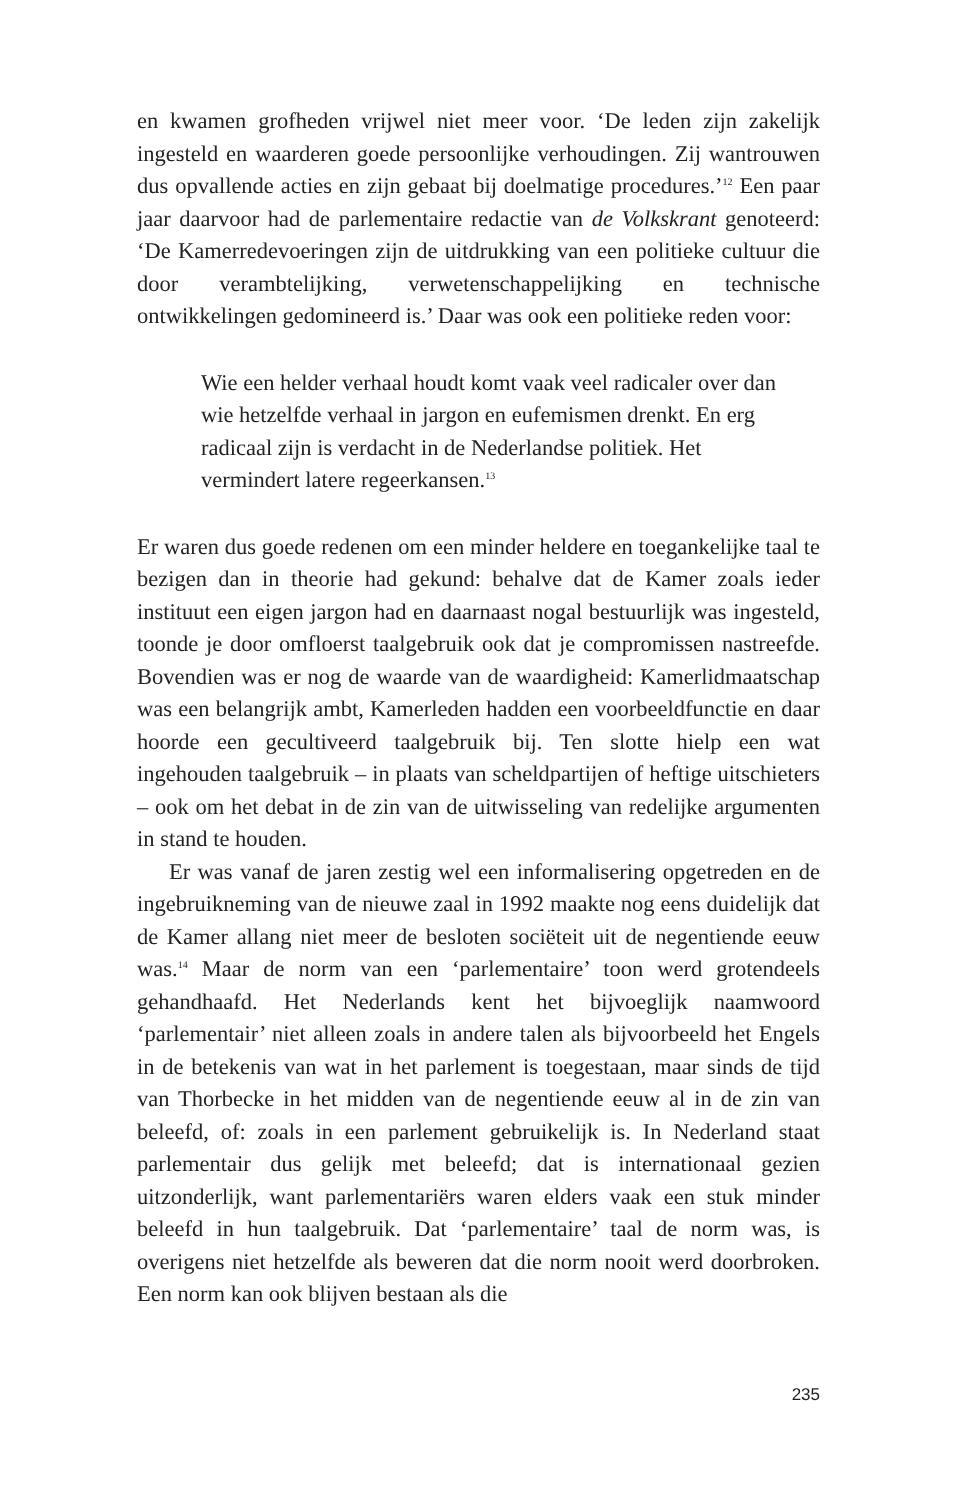en kwamen grofheden vrijwel niet meer voor. ‘De leden zijn zakelijk ingesteld en waarderen goede persoonlijke verhoudingen. Zij wantrouwen dus opvallende acties en zijn gebaat bij doelmatige procedures.’<sup>12</sup> Een paar jaar daarvoor had de parlementaire redactie van de Volkskrant genoteerd: ‘De Kamerredevoeringen zijn de uitdrukking van een politieke cultuur die door verambtelijking, verwetenschappelijking en technische ontwikkelingen gedomineerd is.’ Daar was ook een politieke reden voor:
Wie een helder verhaal houdt komt vaak veel radicaler over dan wie hetzelfde verhaal in jargon en eufemismen drenkt. En erg radicaal zijn is verdacht in de Nederlandse politiek. Het vermindert latere regeerkansen.<sup>13</sup>
Er waren dus goede redenen om een minder heldere en toegankelijke taal te bezigen dan in theorie had gekund: behalve dat de Kamer zoals ieder instituut een eigen jargon had en daarnaast nogal bestuurlijk was ingesteld, toonde je door omfloerst taalgebruik ook dat je compromissen nastreefde. Bovendien was er nog de waarde van de waardigheid: Kamerlidmaatschap was een belangrijk ambt, Kamerleden hadden een voorbeeldfunctie en daar hoorde een gecultiveerd taalgebruik bij. Ten slotte hielp een wat ingehouden taalgebruik – in plaats van scheldpartijen of heftige uitschieters – ook om het debat in de zin van de uitwisseling van redelijke argumenten in stand te houden.
Er was vanaf de jaren zestig wel een informalisering opgetreden en de ingebruikneming van de nieuwe zaal in 1992 maakte nog eens duidelijk dat de Kamer allang niet meer de besloten sociëteit uit de negentiende eeuw was.<sup>14</sup> Maar de norm van een ‘parlementaire’ toon werd grotendeels gehandhaafd. Het Nederlands kent het bijvoeglijk naamwoord ‘parlementair’ niet alleen zoals in andere talen als bijvoorbeeld het Engels in de betekenis van wat in het parlement is toegestaan, maar sinds de tijd van Thorbecke in het midden van de negentiende eeuw al in de zin van beleefd, of: zoals in een parlement gebruikelijk is. In Nederland staat parlementair dus gelijk met beleefd; dat is internationaal gezien uitzonderlijk, want parlementariërs waren elders vaak een stuk minder beleefd in hun taalgebruik. Dat ‘parlementaire’ taal de norm was, is overigens niet hetzelfde als beweren dat die norm nooit werd doorbroken. Een norm kan ook blijven bestaan als die
235